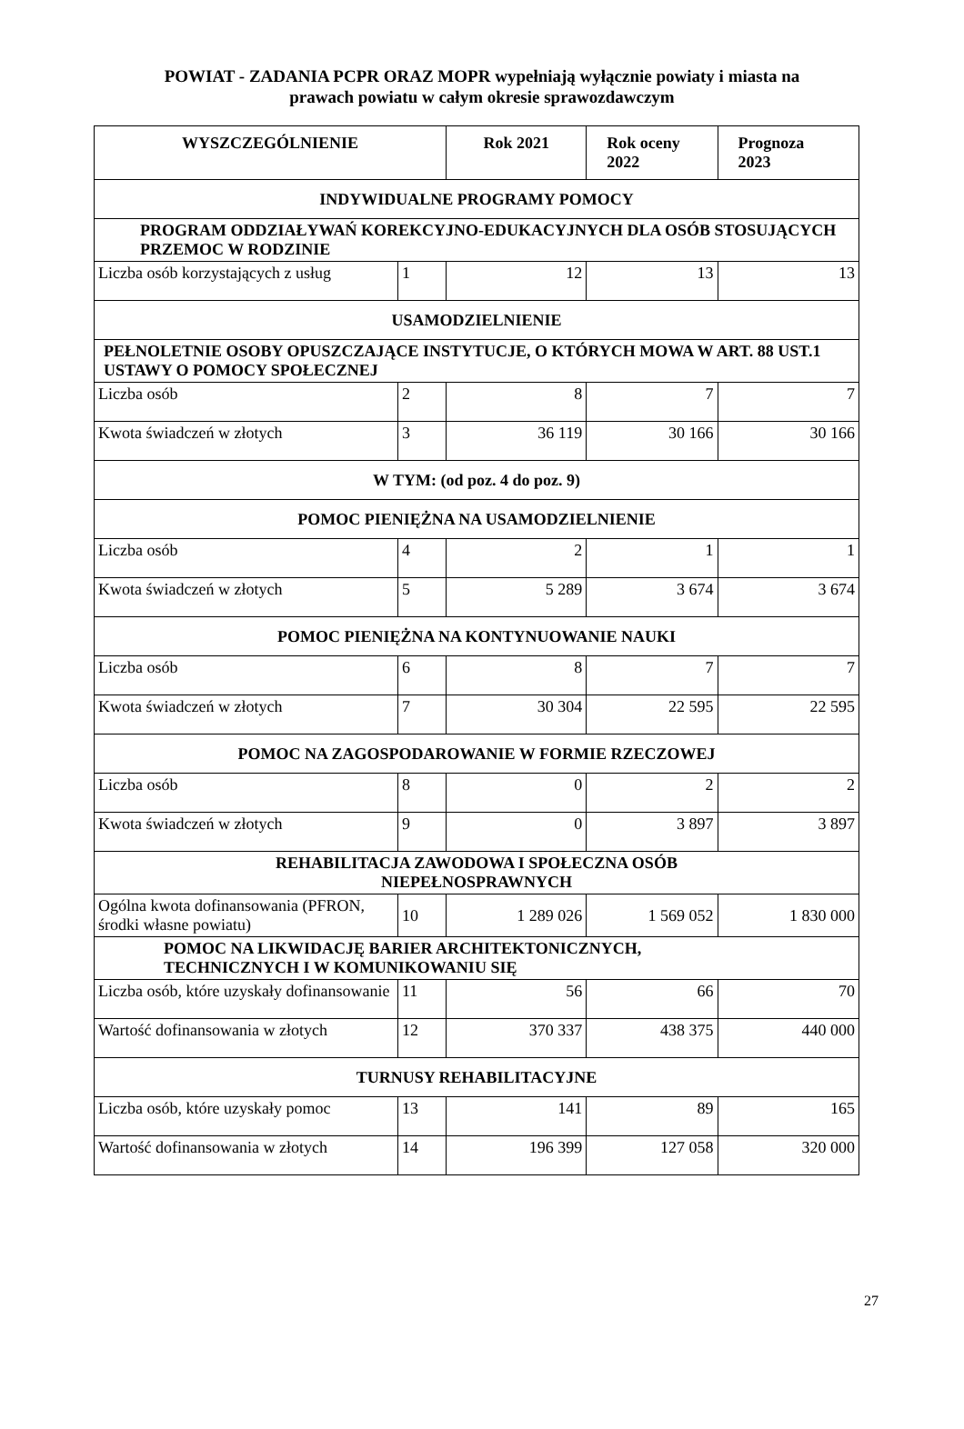POWIAT - ZADANIA PCPR ORAZ MOPR wypełniają wyłącznie powiaty i miasta na
prawach powiatu w całym okresie sprawozdawczym
| WYSZCZEGÓLNIENIE | | Rok 2021 | Rok oceny 2022 | Prognoza 2023 |
| --- | --- | --- | --- | --- |
| INDYWIDUALNE PROGRAMY POMOCY | | | | |
| PROGRAM ODDZIAŁYWAŃ KOREKCYJNO-EDUKACYJNYCH DLA OSÓB STOSUJĄCYCH PRZEMOC W RODZINIE | | | | |
| Liczba osób korzystających z usług | 1 | 12 | 13 | 13 |
| USAMODZIELNIENIE | | | | |
| PEŁNOLETNIE OSOBY OPUSZCZAJĄCE INSTYTUCJE, O KTÓRYCH MOWA W ART. 88 UST.1 USTAWY O POMOCY SPOŁECZNEJ | | | | |
| Liczba osób | 2 | 8 | 7 | 7 |
| Kwota świadczeń w złotych | 3 | 36 119 | 30 166 | 30 166 |
| W TYM: (od poz. 4 do poz. 9) | | | | |
| POMOC PIENIĘŻNA NA USAMODZIELNIENIE | | | | |
| Liczba osób | 4 | 2 | 1 | 1 |
| Kwota świadczeń w złotych | 5 | 5 289 | 3 674 | 3 674 |
| POMOC PIENIĘŻNA NA KONTYNUOWANIE NAUKI | | | | |
| Liczba osób | 6 | 8 | 7 | 7 |
| Kwota świadczeń w złotych | 7 | 30 304 | 22 595 | 22 595 |
| POMOC NA ZAGOSPODAROWANIE W FORMIE RZECZOWEJ | | | | |
| Liczba osób | 8 | 0 | 2 | 2 |
| Kwota świadczeń w złotych | 9 | 0 | 3 897 | 3 897 |
| REHABILITACJA ZAWODOWA I SPOŁECZNA OSÓB NIEPEŁNOSPRAWNYCH | | | | |
| Ogólna kwota dofinansowania (PFRON, środki własne powiatu) | 10 | 1 289 026 | 1 569 052 | 1 830 000 |
| POMOC NA LIKWIDACJĘ BARIER ARCHITEKTONICZNYCH, TECHNICZNYCH I W KOMUNIKOWANIU SIĘ | | | | |
| Liczba osób, które uzyskały dofinansowanie | 11 | 56 | 66 | 70 |
| Wartość dofinansowania w złotych | 12 | 370 337 | 438 375 | 440 000 |
| TURNUSY REHABILITACYJNE | | | | |
| Liczba osób, które uzyskały pomoc | 13 | 141 | 89 | 165 |
| Wartość dofinansowania w złotych | 14 | 196 399 | 127 058 | 320 000 |
27